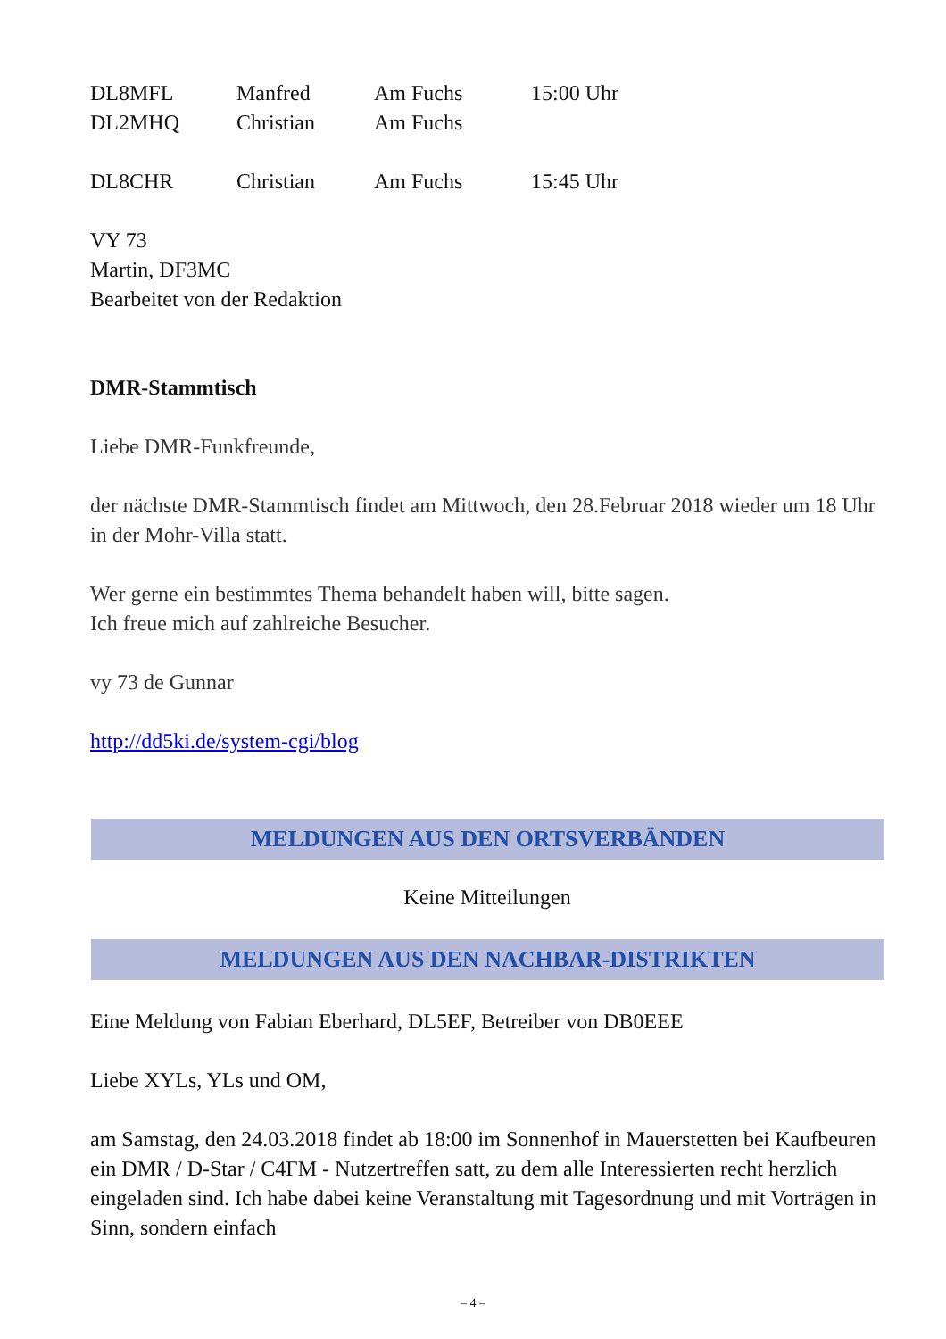| DL8MFL | Manfred | Am Fuchs | 15:00 Uhr |
| DL2MHQ | Christian | Am Fuchs | |
| DL8CHR | Christian | Am Fuchs | 15:45 Uhr |
VY 73
Martin, DF3MC
Bearbeitet von der Redaktion
DMR-Stammtisch
Liebe DMR-Funkfreunde,
der nächste DMR-Stammtisch findet am Mittwoch, den 28.Februar 2018 wieder um 18 Uhr in der Mohr-Villa statt.
Wer gerne ein bestimmtes Thema behandelt haben will, bitte sagen.
Ich freue mich auf zahlreiche Besucher.
vy 73 de Gunnar
http://dd5ki.de/system-cgi/blog
MELDUNGEN AUS DEN ORTSVERBÄNDEN
Keine Mitteilungen
MELDUNGEN AUS DEN NACHBAR-DISTRIKTEN
Eine Meldung von Fabian Eberhard, DL5EF, Betreiber von DB0EEE
Liebe XYLs, YLs und OM,
am Samstag, den 24.03.2018 findet ab 18:00 im Sonnenhof in Mauerstetten bei Kaufbeuren ein DMR / D-Star / C4FM - Nutzertreffen satt, zu dem alle Interessierten recht herzlich eingeladen sind. Ich habe dabei keine Veranstaltung mit Tagesordnung und mit Vorträgen in Sinn, sondern einfach
– 4 –